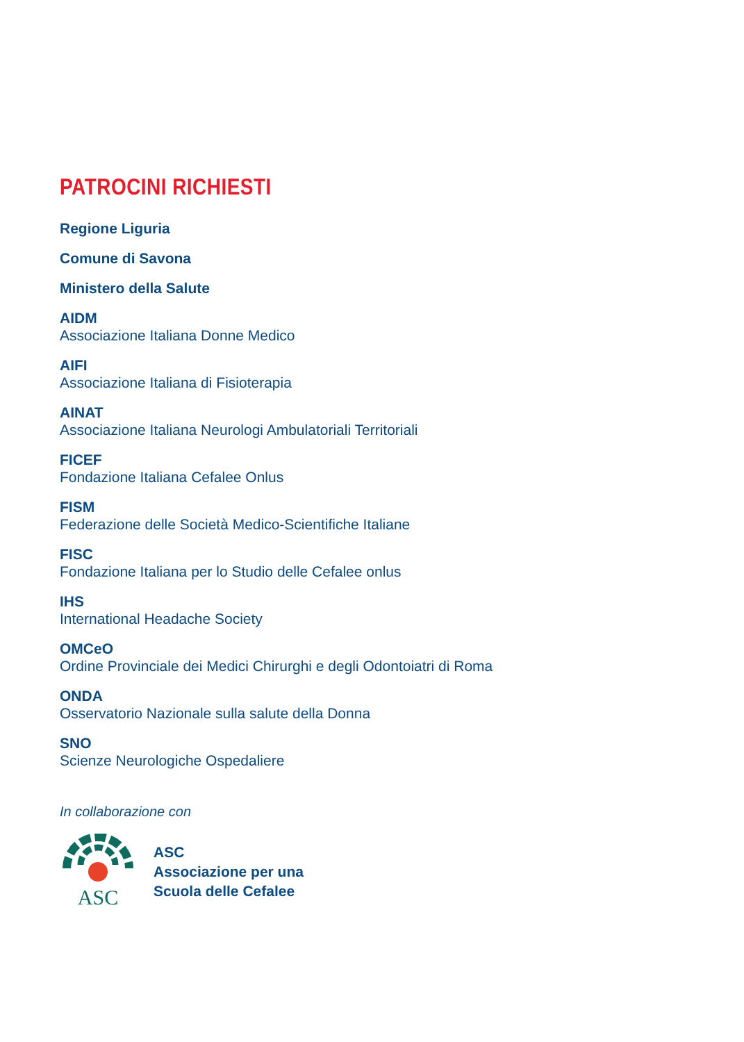PATROCINI RICHIESTI
Regione Liguria
Comune di Savona
Ministero della Salute
AIDM
Associazione Italiana Donne Medico
AIFI
Associazione Italiana di Fisioterapia
AINAT
Associazione Italiana Neurologi Ambulatoriali Territoriali
FICEF
Fondazione Italiana Cefalee Onlus
FISM
Federazione delle Società Medico-Scientifiche Italiane
FISC
Fondazione Italiana per lo Studio delle Cefalee onlus
IHS
International Headache Society
OMCeO
Ordine Provinciale dei Medici Chirurghi e degli Odontoiatri di Roma
ONDA
Osservatorio Nazionale sulla salute della Donna
SNO
Scienze Neurologiche Ospedaliere
In collaborazione con
ASC
ASC
Associazione per una
Scuola delle Cefalee